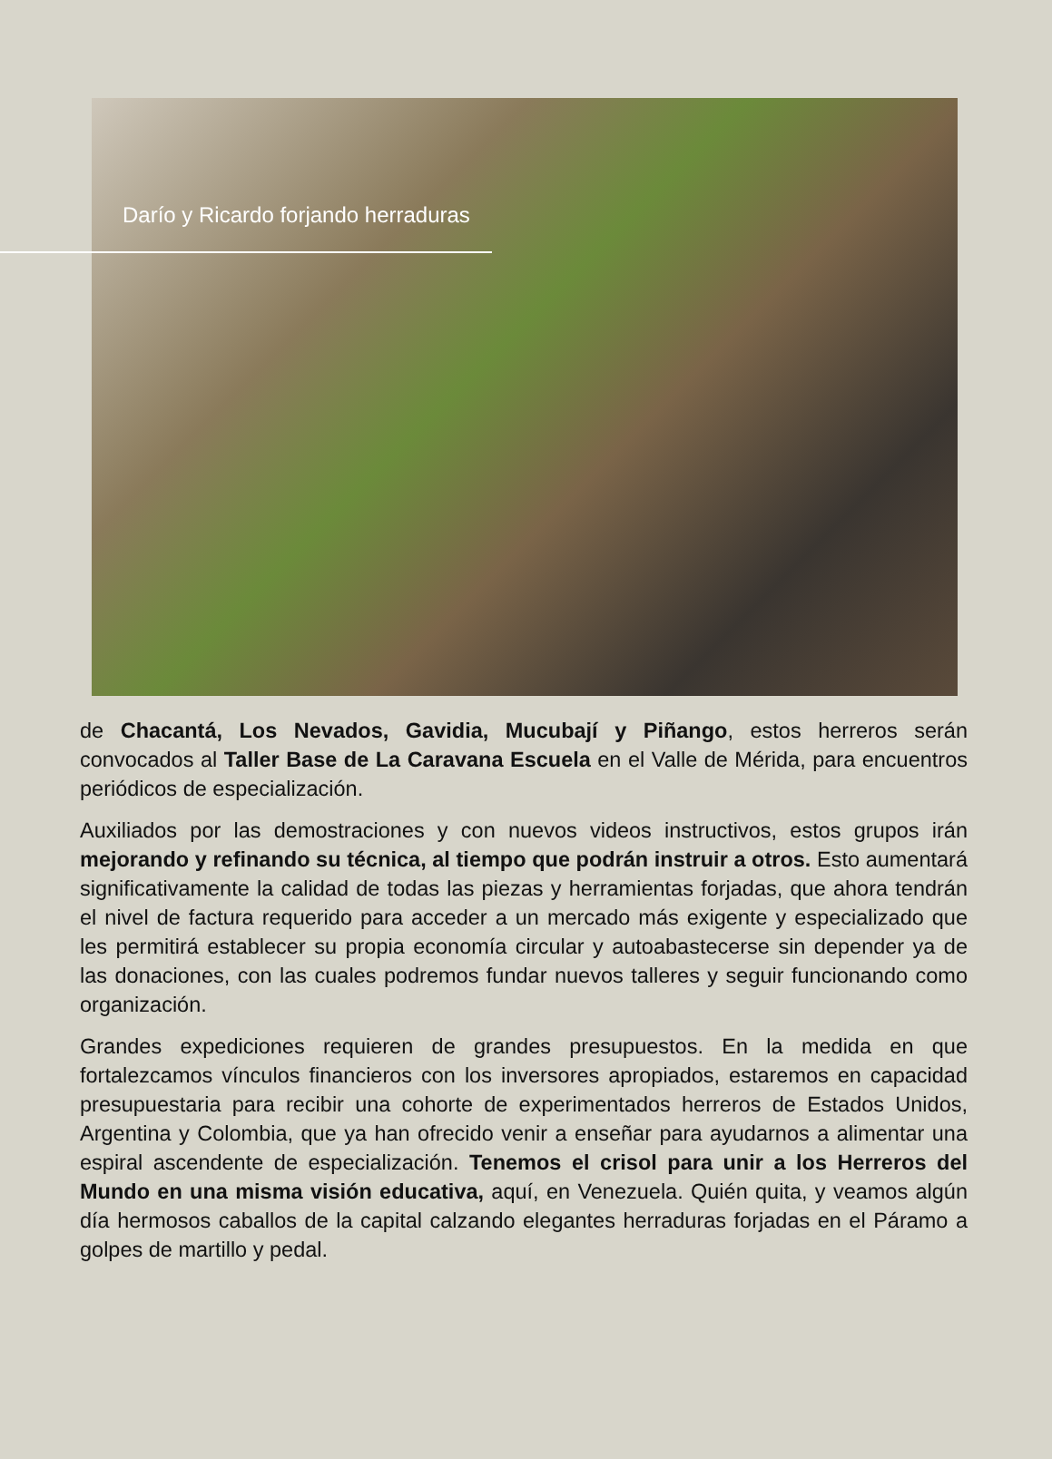Darío y Ricardo forjando herraduras
de Chacantá, Los Nevados, Gavidia, Mucubají y Piñango, estos herreros serán convocados al Taller Base de La Caravana Escuela en el Valle de Mérida, para encuentros periódicos de especialización.
Auxiliados por las demostraciones y con nuevos videos instructivos, estos grupos irán mejorando y refinando su técnica, al tiempo que podrán instruir a otros. Esto aumentará significativamente la calidad de todas las piezas y herramientas forjadas, que ahora tendrán el nivel de factura requerido para acceder a un mercado más exigente y especializado que les permitirá establecer su propia economía circular y autoabastecerse sin depender ya de las donaciones, con las cuales podremos fundar nuevos talleres y seguir funcionando como organización.
Grandes expediciones requieren de grandes presupuestos. En la medida en que fortalezcamos vínculos financieros con los inversores apropiados, estaremos en capacidad presupuestaria para recibir una cohorte de experimentados herreros de Estados Unidos, Argentina y Colombia, que ya han ofrecido venir a enseñar para ayudarnos a alimentar una espiral ascendente de especialización. Tenemos el crisol para unir a los Herreros del Mundo en una misma visión educativa, aquí, en Venezuela. Quién quita, y veamos algún día hermosos caballos de la capital calzando elegantes herraduras forjadas en el Páramo a golpes de martillo y pedal.